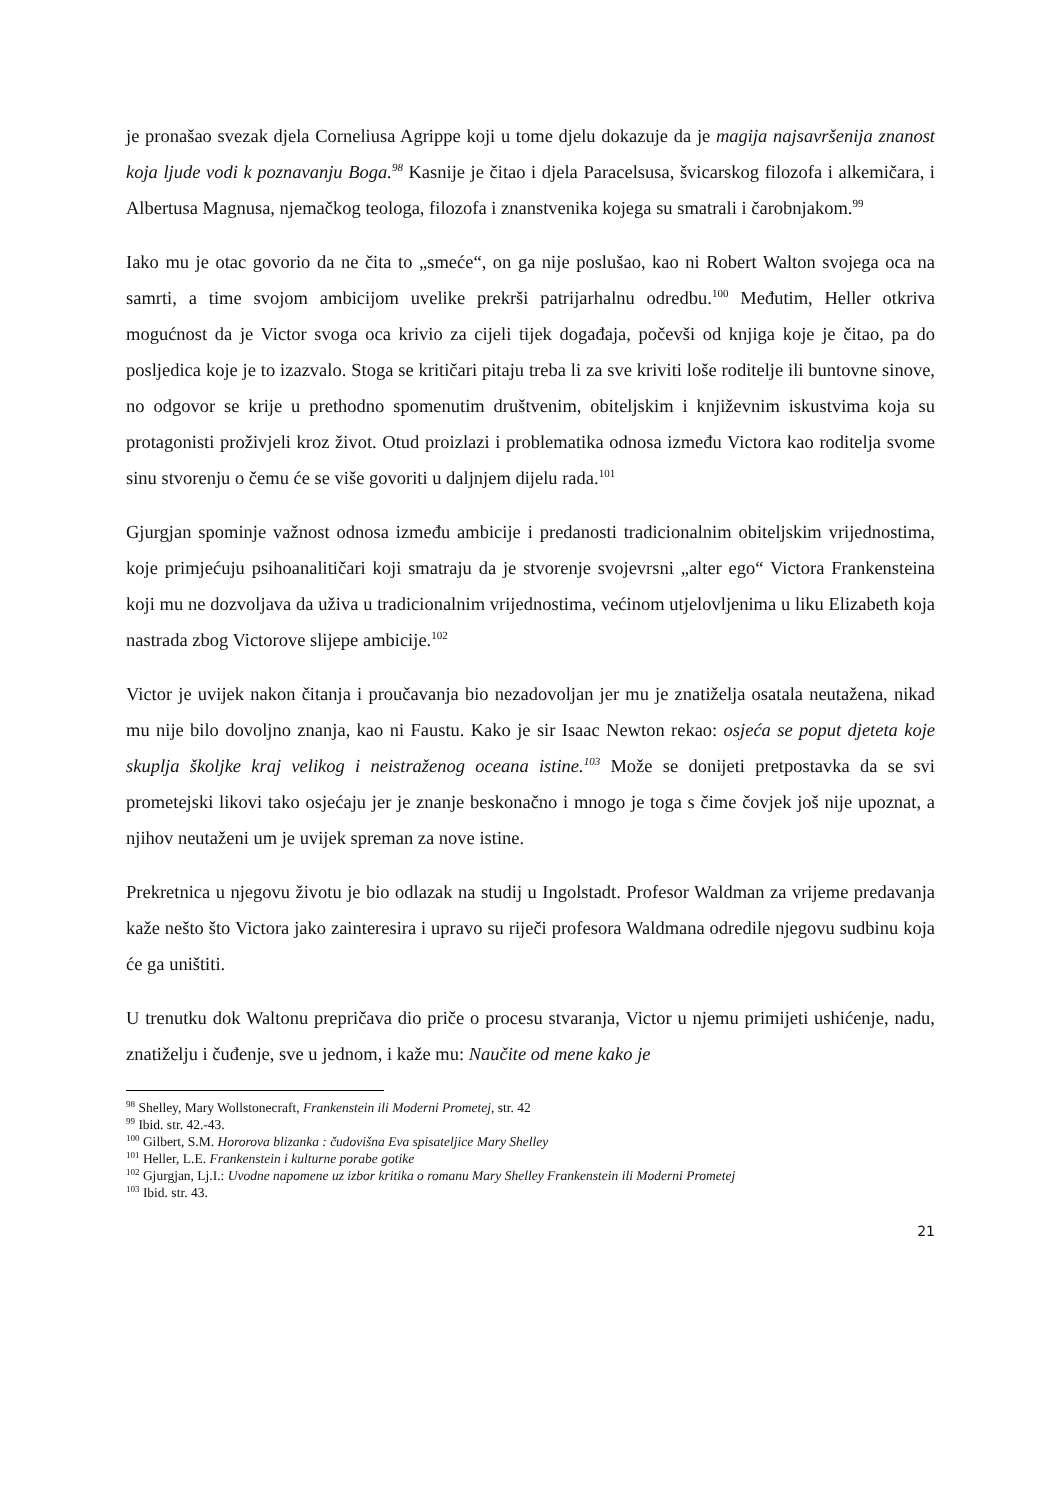je pronašao svezak djela Corneliusa Agrippe koji u tome djelu dokazuje da je magija najsavršenija znanost koja ljude vodi k poznavanju Boga.<sup>98</sup> Kasnije je čitao i djela Paracelsusa, švicarskog filozofa i alkemičara, i Albertusa Magnusa, njemačkog teologa, filozofa i znanstvenika kojega su smatrali i čarobnjakom.<sup>99</sup>
Iako mu je otac govorio da ne čita to „smeće“, on ga nije poslušao, kao ni Robert Walton svojega oca na samrti, a time svojom ambicijom uvelike prekrši patrijarhalnu odredbu.<sup>100</sup> Međutim, Heller otkriva mogućnost da je Victor svoga oca krivio za cijeli tijek događaja, počevši od knjiga koje je čitao, pa do posljedica koje je to izazvalo. Stoga se kritičari pitaju treba li za sve kriviti loše roditelje ili buntovne sinove, no odgovor se krije u prethodno spomenutim društvenim, obiteljskim i književnim iskustvima koja su protagonisti proživjeli kroz život. Otud proizlazi i problematika odnosa između Victora kao roditelja svome sinu stvorenju o čemu će se više govoriti u daljnjem dijelu rada.<sup>101</sup>
Gjurgjan spominje važnost odnosa između ambicije i predanosti tradicionalnim obiteljskim vrijednostima, koje primjećuju psihoanalitičari koji smatraju da je stvorenje svojevrsni „alter ego“ Victora Frankensteina koji mu ne dozvoljava da uživa u tradicionalnim vrijednostima, većinom utjelovljenima u liku Elizabeth koja nastrada zbog Victorove slijepe ambicije.<sup>102</sup>
Victor je uvijek nakon čitanja i proučavanja bio nezadovoljan jer mu je znatiželja osatala neutažena, nikad mu nije bilo dovoljno znanja, kao ni Faustu. Kako je sir Isaac Newton rekao: osjeća se poput djeteta koje skuplja školjke kraj velikog i neistraženog oceana istine.<sup>103</sup> Može se donijeti pretpostavka da se svi prometejski likovi tako osjećaju jer je znanje beskonačno i mnogo je toga s čime čovjek još nije upoznat, a njihov neutaženi um je uvijek spreman za nove istine.
Prekretnica u njegovu životu je bio odlazak na studij u Ingolstadt. Profesor Waldman za vrijeme predavanja kaže nešto što Victora jako zainteresira i upravo su riječi profesora Waldmana odredile njegovu sudbinu koja će ga uništiti.
U trenutku dok Waltonu prepričava dio priče o procesu stvaranja, Victor u njemu primijeti ushićenje, nadu, znatiželju i čuđenje, sve u jednom, i kaže mu: Naučite od mene kako je
<sup>98</sup> Shelley, Mary Wollstonecraft, Frankenstein ili Moderni Prometej, str. 42
<sup>99</sup> Ibid. str. 42.-43.
<sup>100</sup> Gilbert, S.M. Hororova blizanka : čudovišna Eva spisateljice Mary Shelley
<sup>101</sup> Heller, L.E. Frankenstein i kulturne porabe gotike
<sup>102</sup> Gjurgjan, Lj.I.: Uvodne napomene uz izbor kritika o romanu Mary Shelley Frankenstein ili Moderni Prometej
<sup>103</sup> Ibid. str. 43.
21